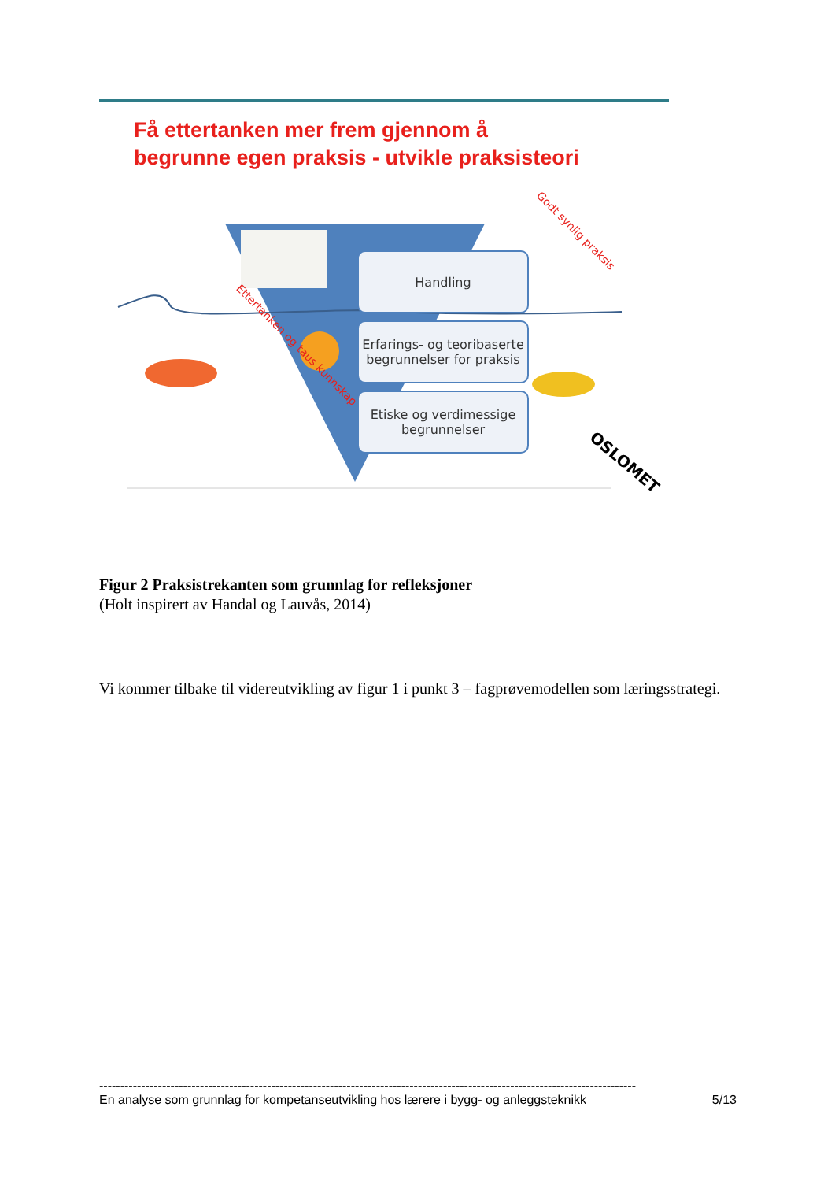Få ettertanken mer frem gjennom å
begrunne egen praksis - utvikle praksisteori
Handling
Erfarings- og teoribaserte begrunnelser for praksis
Etiske og verdimessige begrunnelser
Godt synlig praksis
Ettertanken og taus kunnskap
OSLOMET
Figur 2 Praksistrekanten som grunnlag for refleksjoner
(Holt inspirert av Handal og Lauvås, 2014)
Vi kommer tilbake til videreutvikling av figur 1 i punkt 3 – fagprøvemodellen som læringsstrategi.
--------------------------------------------------------------------------------------------------------------------------------
En analyse som grunnlag for kompetanseutvikling hos lærere i bygg- og anleggsteknikk 5/13